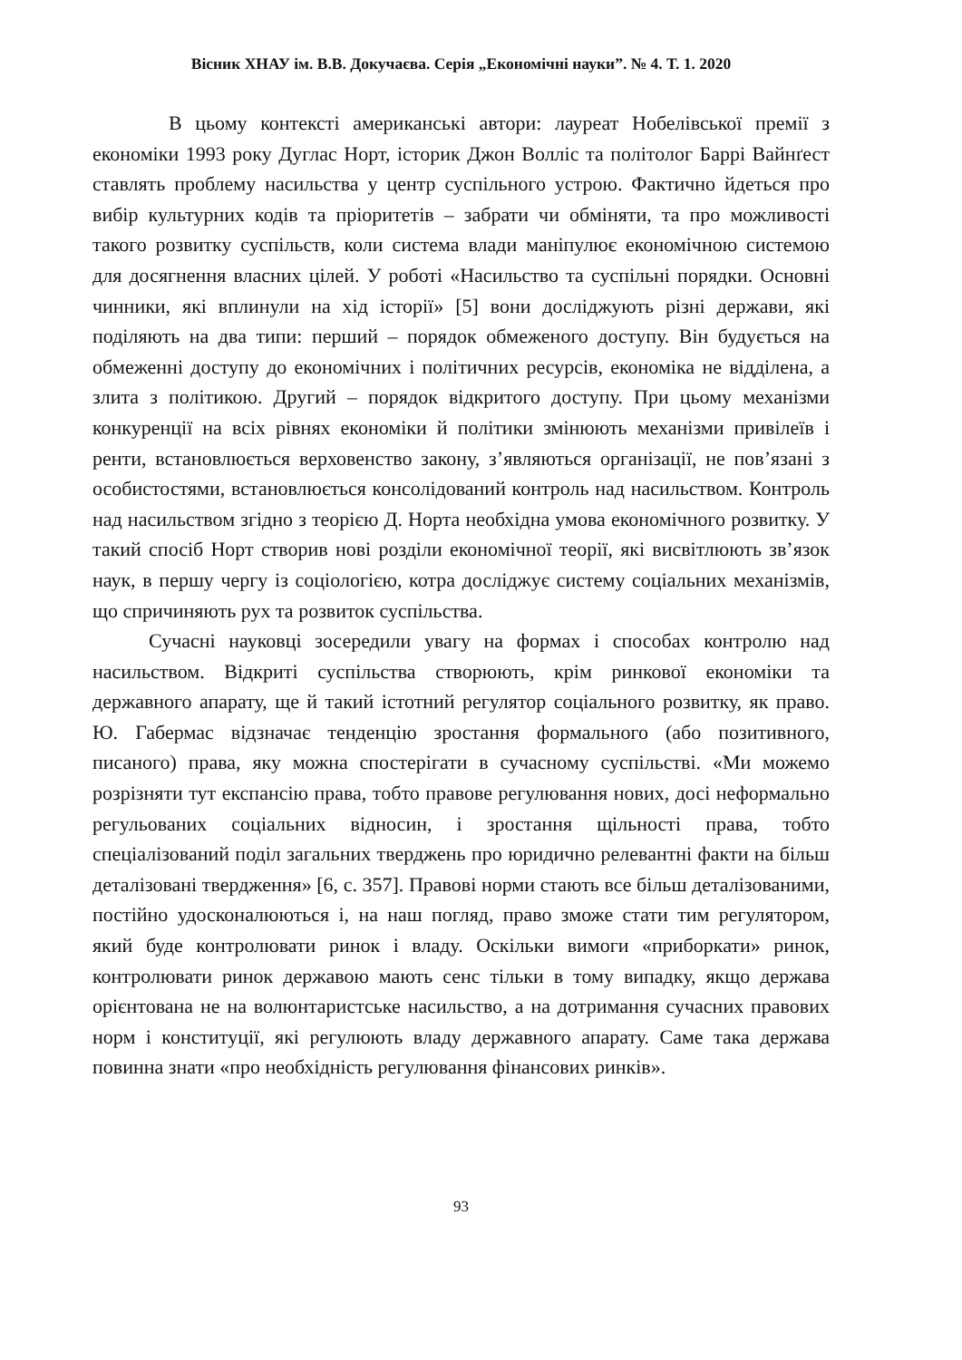Вісник ХНАУ ім. В.В. Докучаєва. Серія „Економічні науки”. № 4. Т. 1. 2020
В цьому контексті американські автори: лауреат Нобелівської премії з економіки 1993 року Дуглас Норт, історик Джон Волліс та політолог Баррі Вайнґест ставлять проблему насильства у центр суспільного устрою. Фактично йдеться про вибір культурних кодів та пріоритетів – забрати чи обміняти, та про можливості такого розвитку суспільств, коли система влади маніпулює економічною системою для досягнення власних цілей. У роботі «Насильство та суспільні порядки. Основні чинники, які вплинули на хід історії» [5] вони досліджують різні держави, які поділяють на два типи: перший – порядок обмеженого доступу. Він будується на обмеженні доступу до економічних і політичних ресурсів, економіка не відділена, а злита з політикою. Другий – порядок відкритого доступу. При цьому механізми конкуренції на всіх рівнях економіки й політики змінюють механізми привілеїв і ренти, встановлюється верховенство закону, з’являються організації, не пов’язані з особистостями, встановлюється консолідований контроль над насильством. Контроль над насильством згідно з теорією Д. Норта необхідна умова економічного розвитку. У такий спосіб Норт створив нові розділи економічної теорії, які висвітлюють зв’язок наук, в першу чергу із соціологією, котра досліджує систему соціальних механізмів, що спричиняють рух та розвиток суспільства.
Сучасні науковці зосередили увагу на формах і способах контролю над насильством. Відкриті суспільства створюють, крім ринкової економіки та державного апарату, ще й такий істотний регулятор соціального розвитку, як право. Ю. Габермас відзначає тенденцію зростання формального (або позитивного, писаного) права, яку можна спостерігати в сучасному суспільстві. «Ми можемо розрізняти тут експансію права, тобто правове регулювання нових, досі неформально регульованих соціальних відносин, і зростання щільності права, тобто спеціалізований поділ загальних тверджень про юридично релевантні факти на більш деталізовані твердження» [6, с. 357]. Правові норми стають все більш деталізованими, постійно удосконалюються і, на наш погляд, право зможе стати тим регулятором, який буде контролювати ринок і владу. Оскільки вимоги «приборкати» ринок, контролювати ринок державою мають сенс тільки в тому випадку, якщо держава орієнтована не на волюнтаристське насильство, а на дотримання сучасних правових норм і конституції, які регулюють владу державного апарату. Саме така держава повинна знати «про необхідність регулювання фінансових ринків».
93